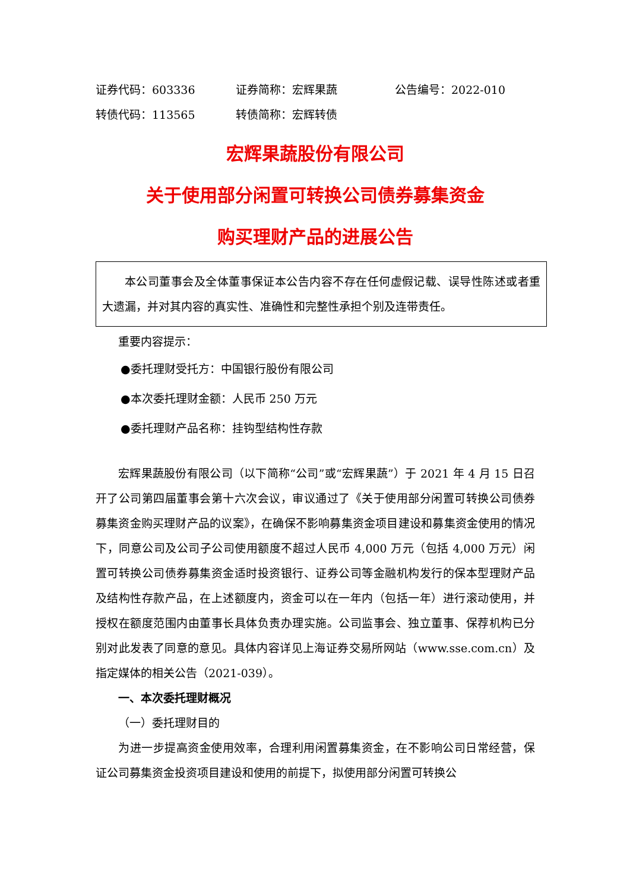证券代码：603336 证券简称：宏辉果蔬 公告编号：2022-010
转债代码：113565 转债简称：宏辉转债
宏辉果蔬股份有限公司
关于使用部分闲置可转换公司债券募集资金
购买理财产品的进展公告
本公司董事会及全体董事保证本公告内容不存在任何虚假记载、误导性陈述或者重大遗漏，并对其内容的真实性、准确性和完整性承担个别及连带责任。
重要内容提示：
●委托理财受托方：中国银行股份有限公司
●本次委托理财金额：人民币 250 万元
●委托理财产品名称：挂钩型结构性存款
宏辉果蔬股份有限公司（以下简称“公司”或“宏辉果蔬”）于 2021 年 4 月 15 日召开了公司第四届董事会第十六次会议，审议通过了《关于使用部分闲置可转换公司债券募集资金购买理财产品的议案》，在确保不影响募集资金项目建设和募集资金使用的情况下，同意公司及公司子公司使用额度不超过人民币 4,000 万元（包括 4,000 万元）闲置可转换公司债券募集资金适时投资银行、证券公司等金融机构发行的保本型理财产品及结构性存款产品，在上述额度内，资金可以在一年内（包括一年）进行滚动使用，并授权在额度范围内由董事长具体负责办理实施。公司监事会、独立董事、保荐机构已分别对此发表了同意的意见。具体内容详见上海证券交易所网站（www.sse.com.cn）及指定媒体的相关公告（2021-039）。
一、本次委托理财概况
（一）委托理财目的
为进一步提高资金使用效率，合理利用闲置募集资金，在不影响公司日常经营，保证公司募集资金投资项目建设和使用的前提下，拟使用部分闲置可转换公